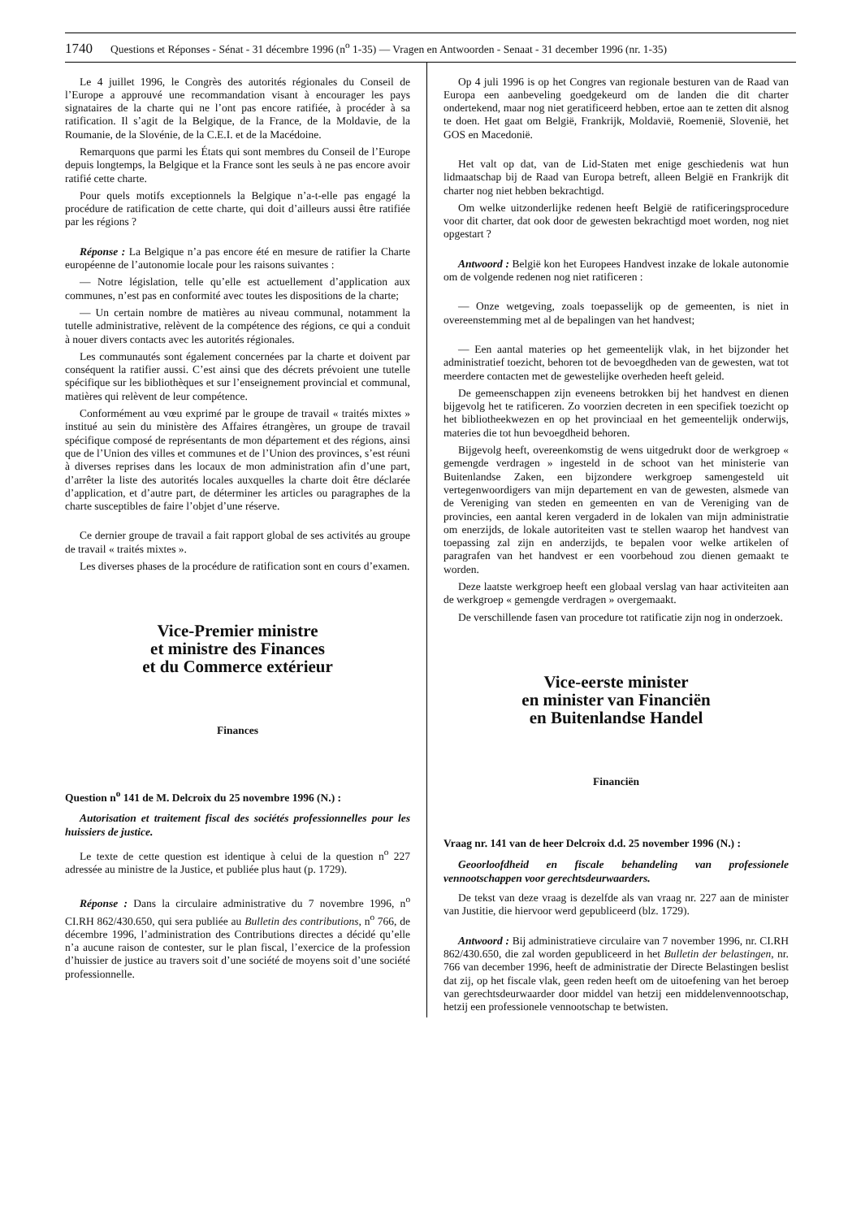1740 Questions et Réponses - Sénat - 31 décembre 1996 (n<sup>o</sup> 1-35) — Vragen en Antwoorden - Senaat - 31 december 1996 (nr. 1-35)
Le 4 juillet 1996, le Congrès des autorités régionales du Conseil de l’Europe a approuvé une recommandation visant à encourager les pays signataires de la charte qui ne l’ont pas encore ratifiée, à procéder à sa ratification. Il s’agit de la Belgique, de la France, de la Moldavie, de la Roumanie, de la Slovénie, de la C.E.I. et de la Macédoine.
Remarquons que parmi les États qui sont membres du Conseil de l’Europe depuis longtemps, la Belgique et la France sont les seuls à ne pas encore avoir ratifié cette charte.
Pour quels motifs exceptionnels la Belgique n’a-t-elle pas engagé la procédure de ratification de cette charte, qui doit d’ailleurs aussi être ratifiée par les régions ?
Réponse : La Belgique n’a pas encore été en mesure de ratifier la Charte européenne de l’autonomie locale pour les raisons suivantes :
— Notre législation, telle qu’elle est actuellement d’application aux communes, n’est pas en conformité avec toutes les dispositions de la charte;
— Un certain nombre de matières au niveau communal, notamment la tutelle administrative, relèvent de la compétence des régions, ce qui a conduit à nouer divers contacts avec les autorités régionales.
Les communautés sont également concernées par la charte et doivent par conséquent la ratifier aussi. C’est ainsi que des décrets prévoient une tutelle spécifique sur les bibliothèques et sur l’enseignement provincial et communal, matières qui relèvent de leur compétence.
Conformément au vœu exprimé par le groupe de travail « traités mixtes » institué au sein du ministère des Affaires étrangères, un groupe de travail spécifique composé de représentants de mon département et des régions, ainsi que de l’Union des villes et communes et de l’Union des provinces, s’est réuni à diverses reprises dans les locaux de mon administration afin d’une part, d’arrêter la liste des autorités locales auxquelles la charte doit être déclarée d’application, et d’autre part, de déterminer les articles ou paragraphes de la charte susceptibles de faire l’objet d’une réserve.
Ce dernier groupe de travail a fait rapport global de ses activités au groupe de travail « traités mixtes ».
Les diverses phases de la procédure de ratification sont en cours d’examen.
Vice-Premier ministre
et ministre des Finances
et du Commerce extérieur
Finances
Question n<sup>o</sup> 141 de M. Delcroix du 25 novembre 1996 (N.) :
Autorisation et traitement fiscal des sociétés professionnelles pour les huissiers de justice.
Le texte de cette question est identique à celui de la question n<sup>o</sup> 227 adressée au ministre de la Justice, et publiée plus haut (p. 1729).
Réponse : Dans la circulaire administrative du 7 novembre 1996, n<sup>o</sup> CI.RH 862/430.650, qui sera publiée au Bulletin des contributions, n<sup>o</sup> 766, de décembre 1996, l’administration des Contributions directes a décidé qu’elle n’a aucune raison de contester, sur le plan fiscal, l’exercice de la profession d’huissier de justice au travers soit d’une société de moyens soit d’une société professionnelle.
Op 4 juli 1996 is op het Congres van regionale besturen van de Raad van Europa een aanbeveling goedgekeurd om de landen die dit charter ondertekend, maar nog niet geratificeerd hebben, ertoe aan te zetten dit alsnog te doen. Het gaat om België, Frankrijk, Moldavië, Roemenië, Slovenië, het GOS en Macedonië.
Het valt op dat, van de Lid-Staten met enige geschiedenis wat hun lidmaatschap bij de Raad van Europa betreft, alleen België en Frankrijk dit charter nog niet hebben bekrachtigd.
Om welke uitzonderlijke redenen heeft België de ratificeringsprocedure voor dit charter, dat ook door de gewesten bekrachtigd moet worden, nog niet opgestart ?
Antwoord : België kon het Europees Handvest inzake de lokale autonomie om de volgende redenen nog niet ratificeren :
— Onze wetgeving, zoals toepasselijk op de gemeenten, is niet in overeenstemming met al de bepalingen van het handvest;
— Een aantal materies op het gemeentelijk vlak, in het bijzonder het administratief toezicht, behoren tot de bevoegdheden van de gewesten, wat tot meerdere contacten met de gewestelijke overheden heeft geleid.
De gemeenschappen zijn eveneens betrokken bij het handvest en dienen bijgevolg het te ratificeren. Zo voorzien decreten in een specifiek toezicht op het bibliotheekwezen en op het provinciaal en het gemeentelijk onderwijs, materies die tot hun bevoegdheid behoren.
Bijgevolg heeft, overeenkomstig de wens uitgedrukt door de werkgroep « gemengde verdragen » ingesteld in de schoot van het ministerie van Buitenlandse Zaken, een bijzondere werkgroep samengesteld uit vertegenwoordigers van mijn departement en van de gewesten, alsmede van de Vereniging van steden en gemeenten en van de Vereniging van de provincies, een aantal keren vergaderd in de lokalen van mijn administratie om enerzijds, de lokale autoriteiten vast te stellen waarop het handvest van toepassing zal zijn en anderzijds, te bepalen voor welke artikelen of paragrafen van het handvest er een voorbehoud zou dienen gemaakt te worden.
Deze laatste werkgroep heeft een globaal verslag van haar activiteiten aan de werkgroep « gemengde verdragen » overgemaakt.
De verschillende fasen van procedure tot ratificatie zijn nog in onderzoek.
Vice-eerste minister
en minister van Financiën
en Buitenlandse Handel
Financiën
Vraag nr. 141 van de heer Delcroix d.d. 25 november 1996 (N.) :
Geoorloofdheid en fiscale behandeling van professionele vennootschappen voor gerechtsdeurwaarders.
De tekst van deze vraag is dezelfde als van vraag nr. 227 aan de minister van Justitie, die hiervoor werd gepubliceerd (blz. 1729).
Antwoord : Bij administratieve circulaire van 7 november 1996, nr. CI.RH 862/430.650, die zal worden gepubliceerd in het Bulletin der belastingen, nr. 766 van december 1996, heeft de administratie der Directe Belastingen beslist dat zij, op het fiscale vlak, geen reden heeft om de uitoefening van het beroep van gerechtsdeurwaarder door middel van hetzij een middelenvennootschap, hetzij een professionele vennootschap te betwisten.